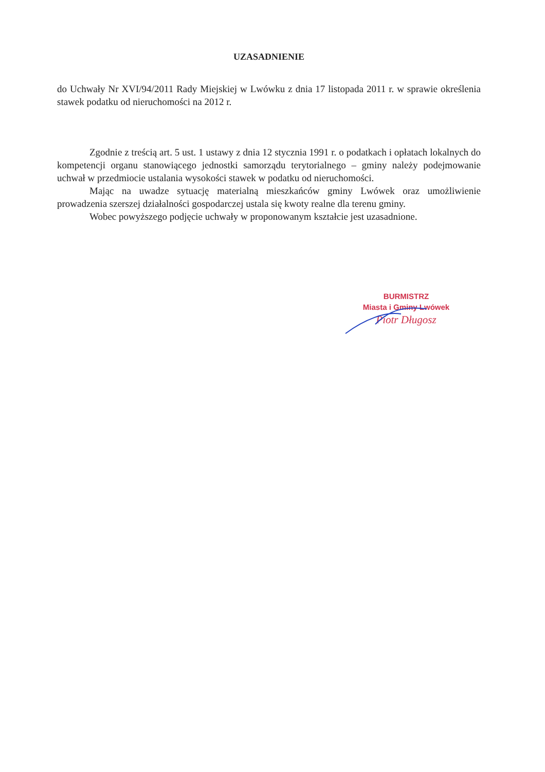UZASADNIENIE
do Uchwały Nr XVI/94/2011 Rady Miejskiej w Lwówku z dnia 17 listopada 2011 r. w sprawie określenia stawek podatku od nieruchomości na 2012 r.
Zgodnie z treścią art. 5 ust. 1 ustawy z dnia 12 stycznia 1991 r. o podatkach i opłatach lokalnych do kompetencji organu stanowiącego jednostki samorządu terytorialnego – gminy należy podejmowanie uchwał w przedmiocie ustalania wysokości stawek w podatku od nieruchomości.
Mając na uwadze sytuację materialną mieszkańców gminy Lwówek oraz umożliwienie prowadzenia szerszej działalności gospodarczej ustala się kwoty realne dla terenu gminy.
Wobec powyższego podjęcie uchwały w proponowanym kształcie jest uzasadnione.
BURMISTRZ
Miasta i Gminy Lwówek
Piotr Długosz